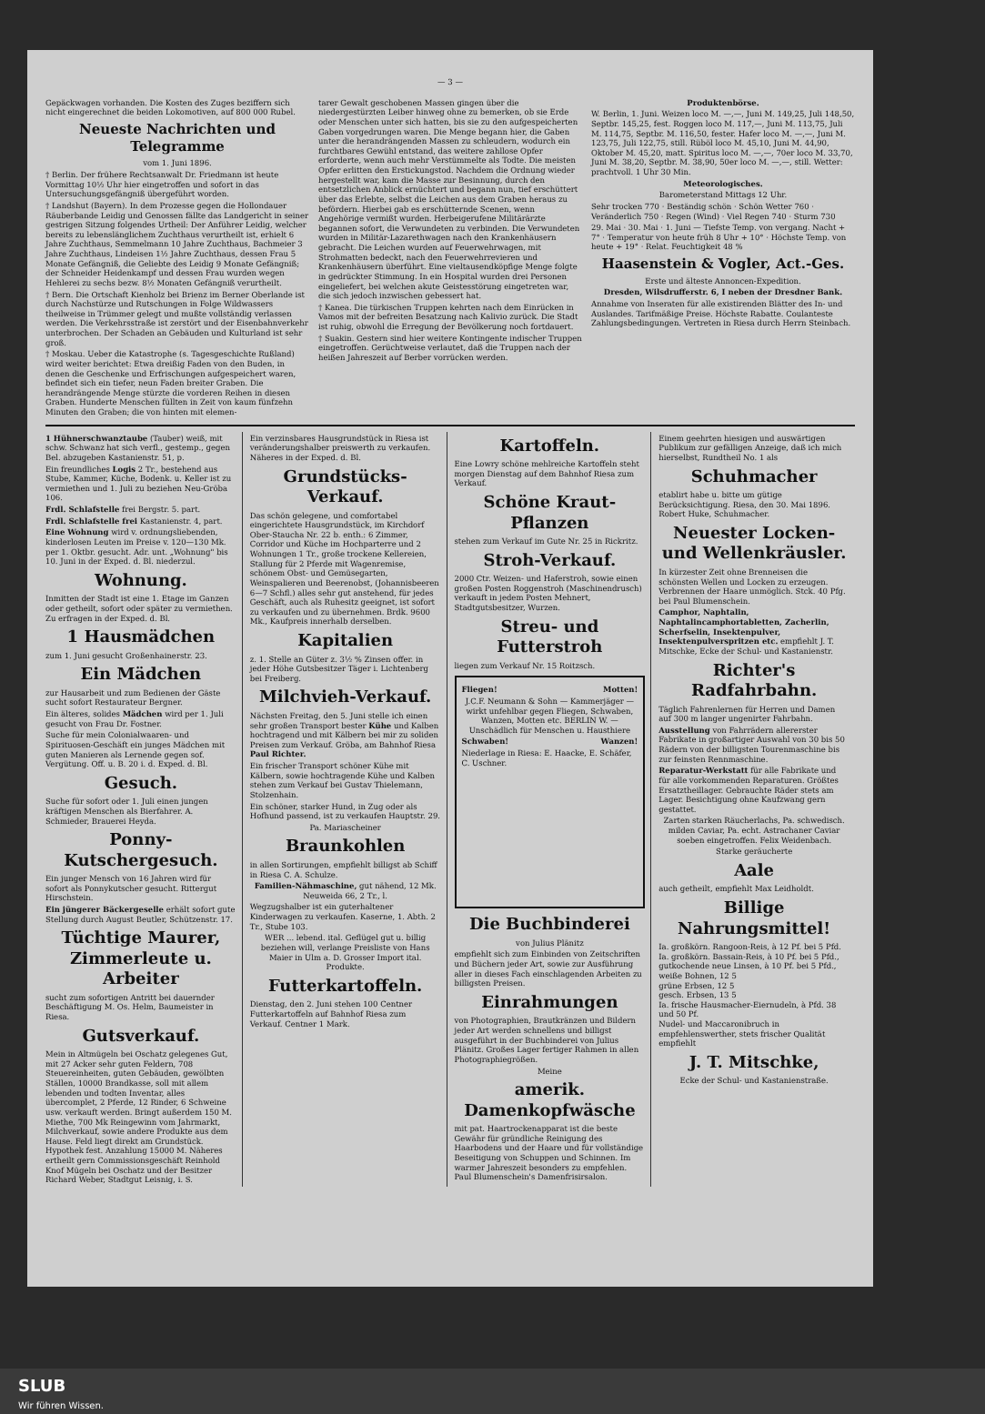— 3 —
Gepäckwagen vorhanden. Die Kosten des Zuges beziffern sich nicht eingerechnet die beiden Lokomotiven, auf 800 000 Rubel.
Neueste Nachrichten und Telegramme
vom 1. Juni 1896.
† Berlin. Der frühere Rechtsanwalt Dr. Friedmann ist heute Vormittag 10½ Uhr hier eingetroffen und sofort in das Untersuchungsgefängniß übergeführt worden.
† Landshut (Bayern). In dem Prozesse gegen die Hollondauer Räuberbande Leidig und Genossen fällte das Landgericht in seiner gestrigen Sitzung folgendes Urtheil: Der Anführer Leidig, welcher bereits zu lebenslänglichem Zuchthaus verurtheilt ist, erhielt 6 Jahre Zuchthaus, Semmelmann 10 Jahre Zuchthaus, Bachmeier 3 Jahre Zuchthaus, Lindeisen 1½ Jahre Zuchthaus, dessen Frau 5 Monate Gefängniß, die Geliebte des Leidig 9 Monate Gefängniß; der Schneider Heidenkampf und dessen Frau wurden wegen Hehlerei zu sechs bezw. 8½ Monaten Gefängniß verurtheilt.
† Bern. Die Ortschaft Kienholz bei Brienz im Berner Oberlande ist durch Nachstürze und Rutschungen in Folge Wildwassers theilweise in Trümmer gelegt und mußte vollständig verlassen werden. Die Verkehrsstraße ist zerstört und der Eisenbahnverkehr unterbrochen. Der Schaden an Gebäuden und Kulturland ist sehr groß.
† Moskau. Ueber die Katastrophe (s. Tagesgeschichte Rußland) wird weiter berichtet: Etwa dreißig Faden von den Buden, in denen die Geschenke und Erfrischungen aufgespeichert waren, befindet sich ein tiefer, neun Faden breiter Graben. Die herandrängende Menge stürzte die vorderen Reihen in diesen Graben. Hunderte Menschen füllten in Zeit von kaum fünfzehn Minuten den Graben; die von hinten mit elemen-
tarer Gewalt geschobenen Massen gingen über die niedergestürzten Leiber hinweg ohne zu bemerken, ob sie Erde oder Menschen unter sich hatten, bis sie zu den aufgespeicherten Gaben vorgedrungen waren. Die Menge begann hier, die Gaben unter die herandrängenden Massen zu schleudern, wodurch ein furchtbares Gewühl entstand, das weitere zahllose Opfer erforderte, wenn auch mehr Verstümmelte als Todte. Die meisten Opfer erlitten den Erstickungstod. Nachdem die Ordnung wieder hergestellt war, kam die Masse zur Besinnung, durch den entsetzlichen Anblick ernüchtert und begann nun, tief erschüttert über das Erlebte, selbst die Leichen aus dem Graben heraus zu befördern. Hierbei gab es erschütternde Scenen, wenn Angehörige vermißt wurden. Herbeigerufene Militärärzte begannen sofort, die Verwundeten zu verbinden. Die Verwundeten wurden in Militär-Lazarethwagen nach den Krankenhäusern gebracht. Die Leichen wurden auf Feuerwehrwagen, mit Strohmatten bedeckt, nach den Feuerwehrrevieren und Krankenhäusern überführt. Eine vieltausendköpfige Menge folgte in gedrückter Stimmung. In ein Hospital wurden drei Personen eingeliefert, bei welchen akute Geistesstörung eingetreten war, die sich jedoch inzwischen gebessert hat.
† Kanea. Die türkischen Truppen kehrten nach dem Einrücken in Vamos mit der befreiten Besatzung nach Kalivio zurück. Die Stadt ist ruhig, obwohl die Erregung der Bevölkerung noch fortdauert.
† Suakin. Gestern sind hier weitere Kontingente indischer Truppen eingetroffen. Gerüchtweise verlautet, daß die Truppen nach der heißen Jahreszeit auf Berber vorrücken werden.
Produktenbörse.
W. Berlin, 1. Juni. Weizen loco M. —,—, Juni M. 149,25, Juli 148,50, Septbr. 145,25, fest. Roggen loco M. 117,—, Juni M. 113,75, Juli M. 114,75, Septbr. M. 116,50, fester. Hafer loco M. —,—, Juni M. 123,75, Juli 122,75, still. Rüböl loco M. 45,10, Juni M. 44,90, Oktober M. 45,20, matt. Spiritus loco M. —,—, 70er loco M. 33,70, Juni M. 38,20, Septbr. M. 38,90, 50er loco M. —,—, still. Wetter: prachtvoll. 1 Uhr 30 Min.
Meteorologisches.
Barometerstand Mittags 12 Uhr.
Sehr trocken 770 · Beständig schön · Schön Wetter 760 · Veränderlich 750 · Regen (Wind) · Viel Regen 740 · Sturm 730
29. Mai · 30. Mai · 1. Juni — Tiefste Temp. von vergang. Nacht + 7° · Temperatur von heute früh 8 Uhr + 10° · Höchste Temp. von heute + 19° · Relat. Feuchtigkeit 48 %
Haasenstein & Vogler, Act.-Ges.
Erste und älteste Annoncen-Expedition.
Dresden, Wilsdrufferstr. 6, I neben der Dresdner Bank.
Annahme von Inseraten für alle existirenden Blätter des In- und Auslandes. Tarifmäßige Preise. Höchste Rabatte. Coulanteste Zahlungsbedingungen. Vertreten in Riesa durch Herrn Steinbach.
1 Hühnerschwanztaube (Tauber) weiß, mit schw. Schwanz hat sich verfl., gestemp., gegen Bel. abzugeben Kastanienstr. 51, p.
Ein freundliches Logis 2 Tr., bestehend aus Stube, Kammer, Küche, Bodenk. u. Keller ist zu vermiethen und 1. Juli zu beziehen Neu-Gröba 106.
Frdl. Schlafstelle frei Bergstr. 5. part.
Frdl. Schlafstelle frei Kastanienstr. 4, part.
Eine Wohnung wird v. ordnungsliebenden, kinderlosen Leuten im Preise v. 120—130 Mk. per 1. Oktbr. gesucht. Adr. unt. „Wohnung" bis 10. Juni in der Exped. d. Bl. niederzul.
Wohnung.
Inmitten der Stadt ist eine 1. Etage im Ganzen oder getheilt, sofort oder später zu vermiethen. Zu erfragen in der Exped. d. Bl.
1 Hausmädchen
zum 1. Juni gesucht Großenhainerstr. 23.
Ein Mädchen
zur Hausarbeit und zum Bedienen der Gäste sucht sofort Restaurateur Bergner.
Ein älteres, solides Mädchen wird per 1. Juli gesucht von Frau Dr. Fostner.
Suche für mein Colonialwaaren- und Spirituosen-Geschäft ein junges Mädchen mit guten Manieren als Lernende gegen sof. Vergütung. Off. u. B. 20 i. d. Exped. d. Bl.
Gesuch.
Suche für sofort oder 1. Juli einen jungen kräftigen Menschen als Bierfahrer. A. Schmieder, Brauerei Heyda.
Ponny-Kutschergesuch.
Ein junger Mensch von 16 Jahren wird für sofort als Ponnykutscher gesucht. Rittergut Hirschstein.
Ein jüngerer Bäckergeselle erhält sofort gute Stellung durch August Beutler, Schützenstr. 17.
Tüchtige Maurer, Zimmerleute u. Arbeiter
sucht zum sofortigen Antritt bei dauernder Beschäftigung M. Os. Helm, Baumeister in Riesa.
Gutsverkauf.
Mein in Altmügeln bei Oschatz gelegenes Gut, mit 27 Acker sehr guten Feldern, 708 Steuereinheiten, guten Gebäuden, gewölbten Ställen, 10000 Brandkasse, soll mit allem lebenden und todten Inventar, alles übercomplet, 2 Pferde, 12 Rinder, 6 Schweine usw. verkauft werden. Bringt außerdem 150 M. Miethe, 700 Mk Reingewinn vom Jahrmarkt, Milchverkauf, sowie andere Produkte aus dem Hause. Feld liegt direkt am Grundstück. Hypothek fest. Anzahlung 15000 M. Näheres ertheilt gern Commissionsgeschäft Reinhold Knof Mügeln bei Oschatz und der Besitzer Richard Weber, Stadtgut Leisnig, i. S.
Ein verzinsbares Hausgrundstück in Riesa ist veränderungshalber preiswerth zu verkaufen. Näheres in der Exped. d. Bl.
Grundstücks-Verkauf.
Das schön gelegene, und comfortabel eingerichtete Hausgrundstück, im Kirchdorf Ober-Staucha Nr. 22 b. enth.: 6 Zimmer, Corridor und Küche im Hochparterre und 2 Wohnungen 1 Tr., große trockene Kellereien, Stallung für 2 Pferde mit Wagenremise, schönem Obst- und Gemüsegarten, Weinspalieren und Beerenobst, (Johannisbeeren 6—7 Schfl.) alles sehr gut anstehend, für jedes Geschäft, auch als Ruhesitz geeignet, ist sofort zu verkaufen und zu übernehmen. Brdk. 9600 Mk., Kaufpreis innerhalb derselben.
Kapitalien
z. 1. Stelle an Güter z. 3½ % Zinsen offer. in jeder Höhe Gutsbesitzer Täger i. Lichtenberg bei Freiberg.
Milchvieh-Verkauf.
Nächsten Freitag, den 5. Juni stelle ich einen sehr großen Transport bester Kühe und Kalben hochtragend und mit Kälbern bei mir zu soliden Preisen zum Verkauf. Gröba, am Bahnhof Riesa Paul Richter.
Ein frischer Transport schöner Kühe mit Kälbern, sowie hochtragende Kühe und Kalben stehen zum Verkauf bei Gustav Thielemann, Stolzenhain.
Ein schöner, starker Hund, in Zug oder als Hofhund passend, ist zu verkaufen Hauptstr. 29.
Pa. Mariascheiner
Braunkohlen
in allen Sortirungen, empfiehlt billigst ab Schiff in Riesa C. A. Schulze.
Familien-Nähmaschine, gut nähend, 12 Mk. Neuweida 66, 2 Tr., l.
Wegzugshalber ist ein guterhaltener Kinderwagen zu verkaufen. Kaserne, 1. Abth. 2 Tr., Stube 103.
WER ... lebend. ital. Geflügel gut u. billig beziehen will, verlange Preisliste von Hans Maier in Ulm a. D. Grosser Import ital. Produkte.
Futterkartoffeln.
Dienstag, den 2. Juni stehen 100 Centner Futterkartoffeln auf Bahnhof Riesa zum Verkauf. Centner 1 Mark.
Kartoffeln.
Eine Lowry schöne mehlreiche Kartoffeln steht morgen Dienstag auf dem Bahnhof Riesa zum Verkauf.
Schöne Kraut-Pflanzen
stehen zum Verkauf im Gute Nr. 25 in Rickritz.
Stroh-Verkauf.
2000 Ctr. Weizen- und Haferstroh, sowie einen großen Posten Roggenstroh (Maschinendrusch) verkauft in jedem Posten Mehnert, Stadtgutsbesitzer, Wurzen.
Streu- und Futterstroh
liegen zum Verkauf Nr. 15 Roitzsch.
Fliegen! Motten!
J.C.F. Neumann & Sohn — Kammerjäger — wirkt unfehlbar gegen Fliegen, Schwaben, Wanzen, Motten etc. BERLIN W. — Unschädlich für Menschen u. Hausthiere
Schwaben! Wanzen!
Niederlage in Riesa: E. Haacke, E. Schäfer, C. Uschner.
Die Buchbinderei
von Julius Plänitz
empfiehlt sich zum Einbinden von Zeitschriften und Büchern jeder Art, sowie zur Ausführung aller in dieses Fach einschlagenden Arbeiten zu billigsten Preisen.
Einrahmungen
von Photographien, Brautkränzen und Bildern jeder Art werden schnellens und billigst ausgeführt in der Buchbinderei von Julius Plänitz. Großes Lager fertiger Rahmen in allen Photographiegrößen.
Meine
amerik. Damenkopfwäsche
mit pat. Haartrockenapparat ist die beste Gewähr für gründliche Reinigung des Haarbodens und der Haare und für vollständige Beseitigung von Schuppen und Schinnen. Im warmer Jahreszeit besonders zu empfehlen. Paul Blumenschein's Damenfrisirsalon.
Einem geehrten hiesigen und auswärtigen Publikum zur gefälligen Anzeige, daß ich mich hierselbst, Rundtheil No. 1 als
Schuhmacher
etablirt habe u. bitte um gütige Berücksichtigung. Riesa, den 30. Mai 1896. Robert Huke, Schuhmacher.
Neuester Locken- und Wellenkräusler.
In kürzester Zeit ohne Brenneisen die schönsten Wellen und Locken zu erzeugen. Verbrennen der Haare unmöglich. Stck. 40 Pfg. bei Paul Blumenschein.
Camphor, Naphtalin, Naphtalincamphortabletten, Zacherlin, Scherfselin, Insektenpulver, Insektenpulverspritzen etc. empfiehlt J. T. Mitschke, Ecke der Schul- und Kastanienstr.
Richter's Radfahrbahn.
Täglich Fahrenlernen für Herren und Damen auf 300 m langer ungenirter Fahrbahn.
Ausstellung von Fahrrädern allererster Fabrikate in großartiger Auswahl von 30 bis 50 Rädern von der billigsten Tourenmaschine bis zur feinsten Rennmaschine.
Reparatur-Werkstatt für alle Fabrikate und für alle vorkommenden Reparaturen. Größtes Ersatztheillager. Gebrauchte Räder stets am Lager. Besichtigung ohne Kaufzwang gern gestattet.
Zarten starken Räucherlachs, Pa. schwedisch. milden Caviar, Pa. echt. Astrachaner Caviar soeben eingetroffen. Felix Weidenbach.
Starke geräucherte
Aale
auch getheilt, empfiehlt Max Leidholdt.
Billige Nahrungsmittel!
Ia. großkörn. Rangoon-Reis, à 12 Pf. bei 5 Pfd.
Ia. großkörn. Bassain-Reis, à 10 Pf. bei 5 Pfd.,
gutkochende neue Linsen, à 10 Pf. bei 5 Pfd.,
weiße Bohnen, 12 5
grüne Erbsen, 12 5
gesch. Erbsen, 13 5
Ia. frische Hausmacher-Eiernudeln, à Pfd. 38 und 50 Pf.
Nudel- und Maccaronibruch in empfehlenswerther, stets frischer Qualität empfiehlt
J. T. Mitschke,
Ecke der Schul- und Kastanienstraße.
SLUB
Wir führen Wissen.